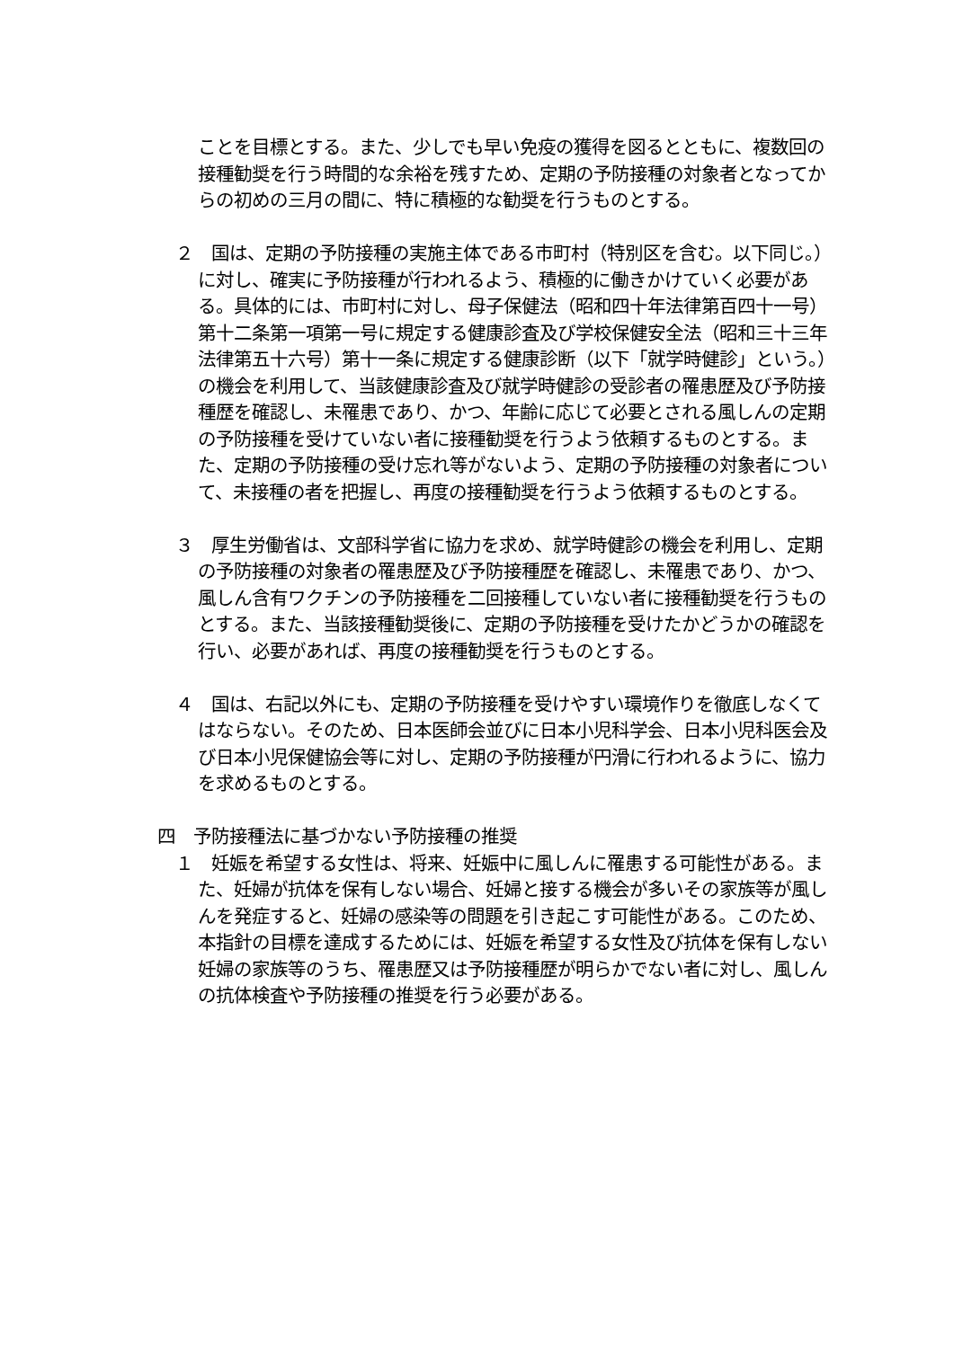ことを目標とする。また、少しでも早い免疫の獲得を図るとともに、複数回の接種勧奨を行う時間的な余裕を残すため、定期の予防接種の対象者となってからの初めの三月の間に、特に積極的な勧奨を行うものとする。
２　国は、定期の予防接種の実施主体である市町村（特別区を含む。以下同じ。）に対し、確実に予防接種が行われるよう、積極的に働きかけていく必要がある。具体的には、市町村に対し、母子保健法（昭和四十年法律第百四十一号）第十二条第一項第一号に規定する健康診査及び学校保健安全法（昭和三十三年法律第五十六号）第十一条に規定する健康診断（以下「就学時健診」という。）の機会を利用して、当該健康診査及び就学時健診の受診者の罹患歴及び予防接種歴を確認し、未罹患であり、かつ、年齢に応じて必要とされる風しんの定期の予防接種を受けていない者に接種勧奨を行うよう依頼するものとする。また、定期の予防接種の受け忘れ等がないよう、定期の予防接種の対象者について、未接種の者を把握し、再度の接種勧奨を行うよう依頼するものとする。
３　厚生労働省は、文部科学省に協力を求め、就学時健診の機会を利用し、定期の予防接種の対象者の罹患歴及び予防接種歴を確認し、未罹患であり、かつ、風しん含有ワクチンの予防接種を二回接種していない者に接種勧奨を行うものとする。また、当該接種勧奨後に、定期の予防接種を受けたかどうかの確認を行い、必要があれば、再度の接種勧奨を行うものとする。
４　国は、右記以外にも、定期の予防接種を受けやすい環境作りを徹底しなくてはならない。そのため、日本医師会並びに日本小児科学会、日本小児科医会及び日本小児保健協会等に対し、定期の予防接種が円滑に行われるように、協力を求めるものとする。
四　予防接種法に基づかない予防接種の推奨
１　妊娠を希望する女性は、将来、妊娠中に風しんに罹患する可能性がある。また、妊婦が抗体を保有しない場合、妊婦と接する機会が多いその家族等が風しんを発症すると、妊婦の感染等の問題を引き起こす可能性がある。このため、本指針の目標を達成するためには、妊娠を希望する女性及び抗体を保有しない妊婦の家族等のうち、罹患歴又は予防接種歴が明らかでない者に対し、風しんの抗体検査や予防接種の推奨を行う必要がある。